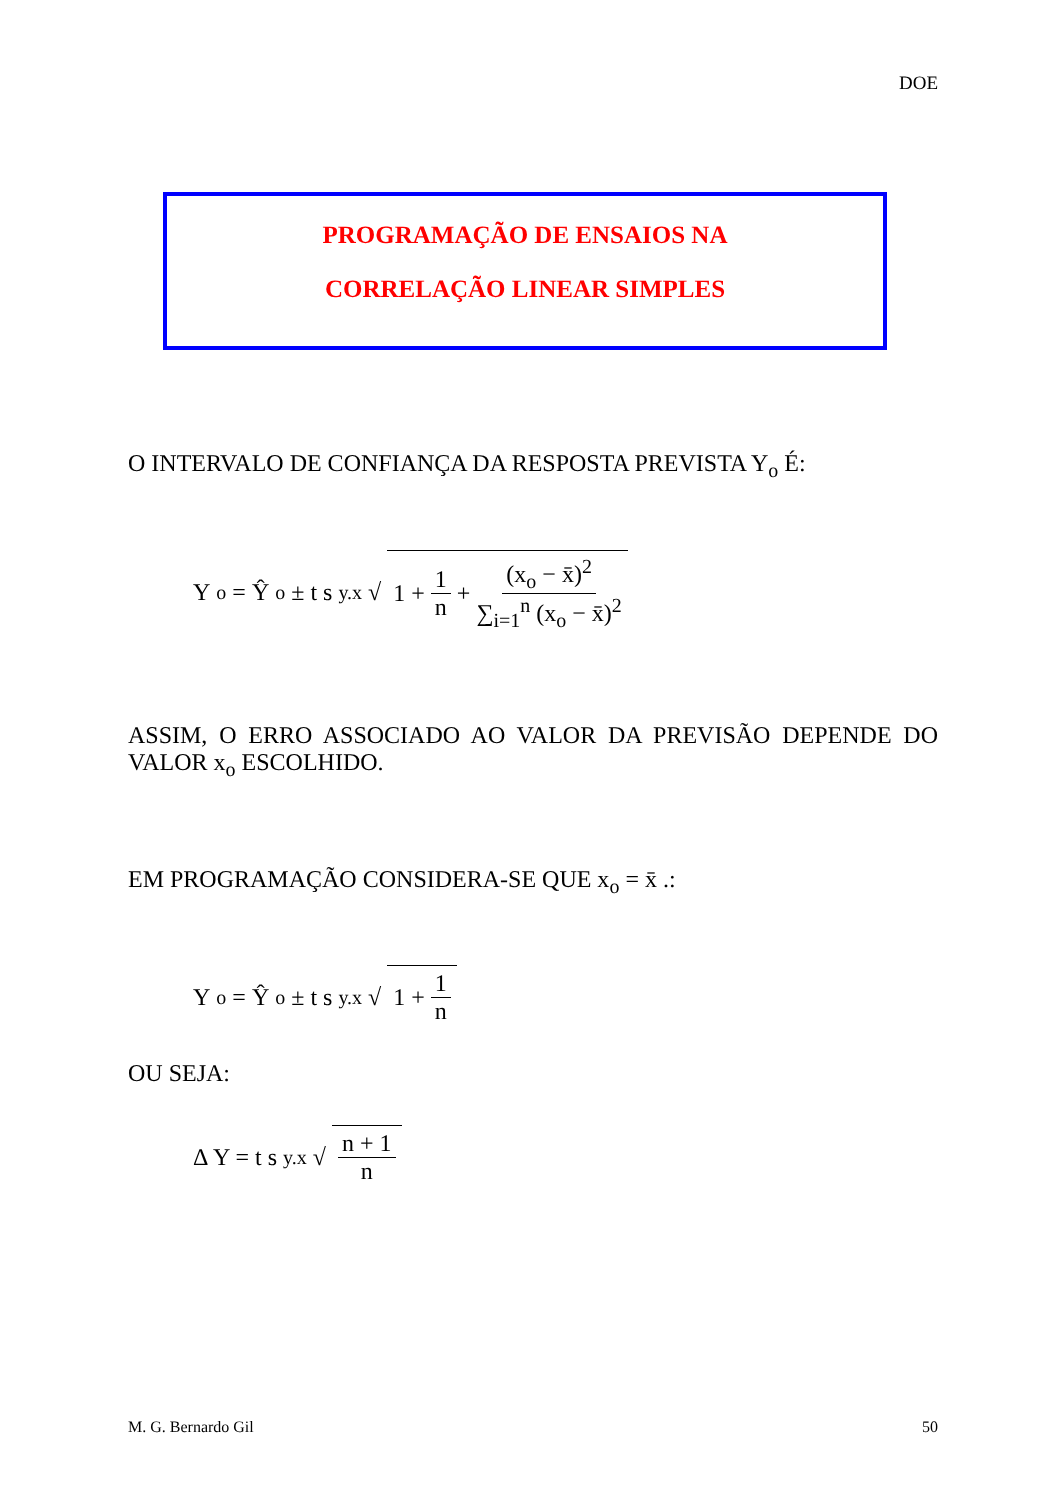DOE
PROGRAMAÇÃO DE ENSAIOS NA
CORRELAÇÃO LINEAR SIMPLES
O INTERVALO DE CONFIANÇA DA RESPOSTA PREVISTA Y<sub>o</sub> É:
Y<sub>o</sub> = Ŷ<sub>o</sub> ± t s<sub>y.x</sub> √ 1 + 1 n + (x<sub>o</sub> − x̄)<sup>2</sup> ∑<sub>i=1</sub><sup>n</sup> (x<sub>o</sub> − x̄)<sup>2</sup>
ASSIM, O ERRO ASSOCIADO AO VALOR DA PREVISÃO DEPENDE DO VALOR x<sub>o</sub> ESCOLHIDO.
EM PROGRAMAÇÃO CONSIDERA-SE QUE x<sub>o</sub> = x̄ .:
Y<sub>o</sub> = Ŷ<sub>o</sub> ± t s<sub>y.x</sub> √ 1 + 1 n
OU SEJA:
Δ Y = t s<sub>y.x</sub> √ n + 1 n
M. G. Bernardo Gil 50